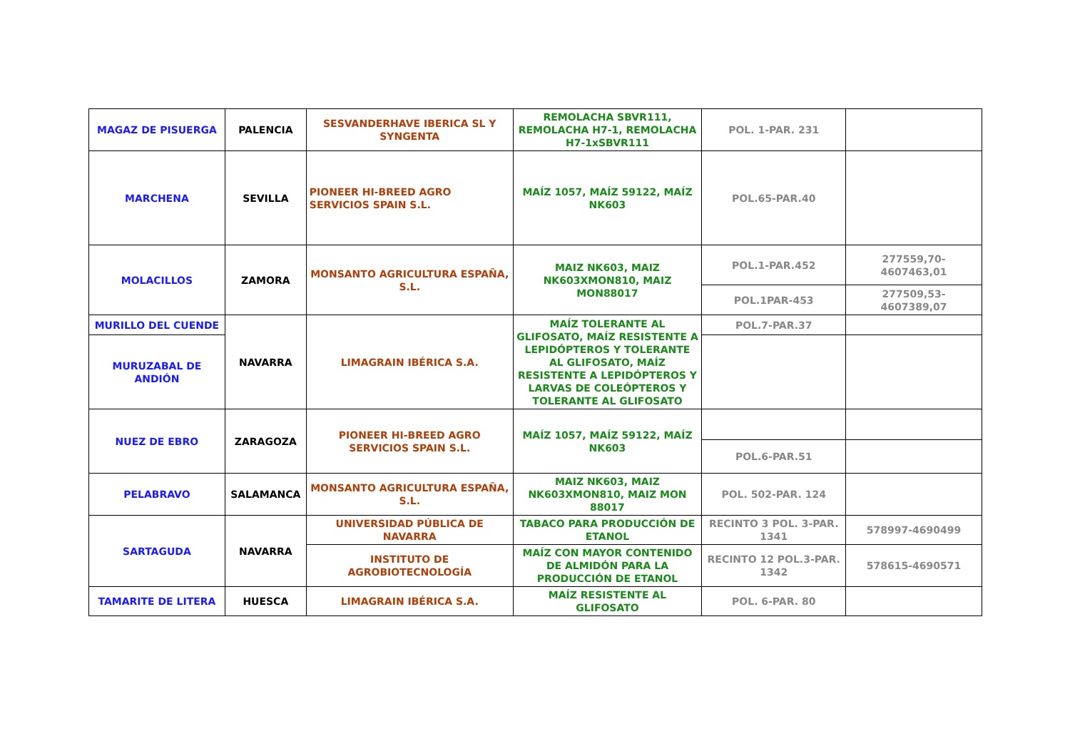| MAGAZ DE PISUERGA | PALENCIA | SESVANDERHAVE IBERICA SL Y SYNGENTA | REMOLACHA SBVR111, REMOLACHA H7-1, REMOLACHA H7-1xSBVR111 | POL. 1-PAR. 231 | |
| MARCHENA | SEVILLA | PIONEER HI-BREED AGRO SERVICIOS SPAIN S.L. | MAÍZ 1057, MAÍZ 59122, MAÍZ NK603 | POL.65-PAR.40 | |
| MOLACILLOS | ZAMORA | MONSANTO AGRICULTURA ESPAÑA, S.L. | MAIZ NK603, MAIZ NK603XMON810, MAIZ MON88017 | POL.1-PAR.452 | 277559,70-4607463,01 |
| | | | | POL.1PAR-453 | 277509,53-4607389,07 |
| MURILLO DEL CUENDE | NAVARRA | LIMAGRAIN IBÉRICA S.A. | MAÍZ TOLERANTE AL GLIFOSATO, MAÍZ RESISTENTE A LEPIDÓPTEROS Y TOLERANTE AL GLIFOSATO, MAÍZ RESISTENTE A LEPIDÓPTEROS Y LARVAS DE COLEÓPTEROS Y TOLERANTE AL GLIFOSATO | POL.7-PAR.37 | |
| MURUZABAL DE ANDIÓN | | | | | |
| NUEZ DE EBRO | ZARAGOZA | PIONEER HI-BREED AGRO SERVICIOS SPAIN S.L. | MAÍZ 1057, MAÍZ 59122, MAÍZ NK603 | | |
| | | | | POL.6-PAR.51 | |
| PELABRAVO | SALAMANCA | MONSANTO AGRICULTURA ESPAÑA, S.L. | MAIZ NK603, MAIZ NK603XMON810, MAIZ MON 88017 | POL. 502-PAR. 124 | |
| SARTAGUDA | NAVARRA | UNIVERSIDAD PÚBLICA DE NAVARRA | TABACO PARA PRODUCCIÓN DE ETANOL | RECINTO 3 POL. 3-PAR. 1341 | 578997-4690499 |
| | | INSTITUTO DE AGROBIOTECNOLOGÍA | MAÍZ CON MAYOR CONTENIDO DE ALMIDÓN PARA LA PRODUCCIÓN DE ETANOL | RECINTO 12 POL.3-PAR. 1342 | 578615-4690571 |
| TAMARITE DE LITERA | HUESCA | LIMAGRAIN IBÉRICA S.A. | MAÍZ RESISTENTE AL GLIFOSATO | POL. 6-PAR. 80 | |